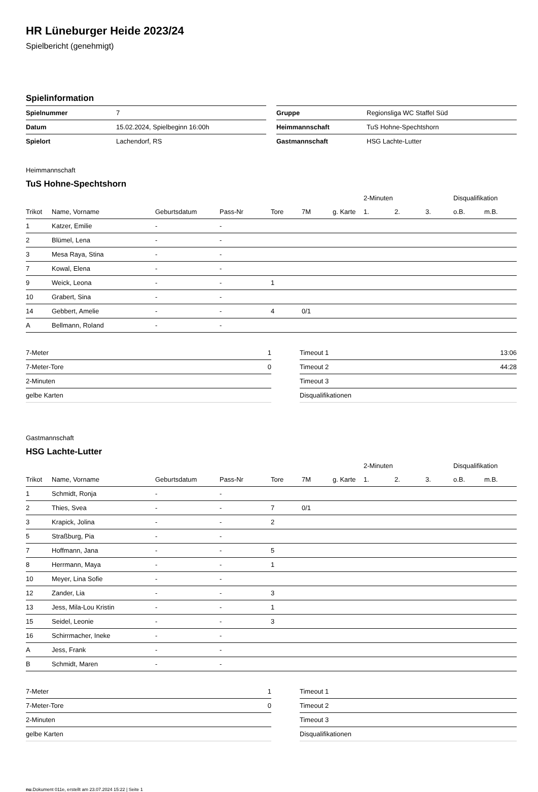HR Lüneburger Heide 2023/24
Spielbericht (genehmigt)
Spielinformation
| Spielnummer | 7 |
| Datum | 15.02.2024, Spielbeginn 16:00h |
| Spielort | Lachendorf, RS |
| Gruppe | Regionsliga WC Staffel Süd |
| Heimmannschaft | TuS Hohne-Spechtshorn |
| Gastmannschaft | HSG Lachte-Lutter |
Heimmannschaft
TuS Hohne-Spechtshorn
| | | | | | | | 2-Minuten | | | Disqualifikation | |
| --- | --- | --- | --- | --- | --- | --- | --- | --- | --- | --- | --- |
| Trikot | Name, Vorname | Geburtsdatum | Pass-Nr | Tore | 7M | g. Karte | 1. | 2. | 3. | o.B. | m.B. |
| 1 | Katzer, Emilie | - | - | | | | | | | | |
| 2 | Blümel, Lena | - | - | | | | | | | | |
| 3 | Mesa Raya, Stina | - | - | | | | | | | | |
| 7 | Kowal, Elena | - | - | | | | | | | | |
| 9 | Weick, Leona | - | - | 1 | | | | | | | |
| 10 | Grabert, Sina | - | - | | | | | | | | |
| 14 | Gebbert, Amelie | - | - | 4 | 0/1 | | | | | | |
| A | Bellmann, Roland | - | - | | | | | | | | |
| 7-Meter | 1 |
| 7-Meter-Tore | 0 |
| 2-Minuten | |
| gelbe Karten | |
| Timeout 1 | 13:06 |
| Timeout 2 | 44:28 |
| Timeout 3 | |
| Disqualifikationen | |
Gastmannschaft
HSG Lachte-Lutter
| | | | | | | | 2-Minuten | | | Disqualifikation | |
| --- | --- | --- | --- | --- | --- | --- | --- | --- | --- | --- | --- |
| Trikot | Name, Vorname | Geburtsdatum | Pass-Nr | Tore | 7M | g. Karte | 1. | 2. | 3. | o.B. | m.B. |
| 1 | Schmidt, Ronja | - | - | | | | | | | | |
| 2 | Thies, Svea | - | - | 7 | 0/1 | | | | | | |
| 3 | Krapick, Jolina | - | - | 2 | | | | | | | |
| 5 | Straßburg, Pia | - | - | | | | | | | | |
| 7 | Hoffmann, Jana | - | - | 5 | | | | | | | |
| 8 | Herrmann, Maya | - | - | 1 | | | | | | | |
| 10 | Meyer, Lina Sofie | - | - | | | | | | | | |
| 12 | Zander, Lia | - | - | 3 | | | | | | | |
| 13 | Jess, Mila-Lou Kristin | - | - | 1 | | | | | | | |
| 15 | Seidel, Leonie | - | - | 3 | | | | | | | |
| 16 | Schirrmacher, Ineke | - | - | | | | | | | | |
| A | Jess, Frank | - | - | | | | | | | | |
| B | Schmidt, Maren | - | - | | | | | | | | |
| 7-Meter | 1 |
| 7-Meter-Tore | 0 |
| 2-Minuten | |
| gelbe Karten | |
| Timeout 1 | |
| Timeout 2 | |
| Timeout 3 | |
| Disqualifikationen | |
nu.Dokument 011e, erstellt am 23.07.2024 15:22 | Seite 1